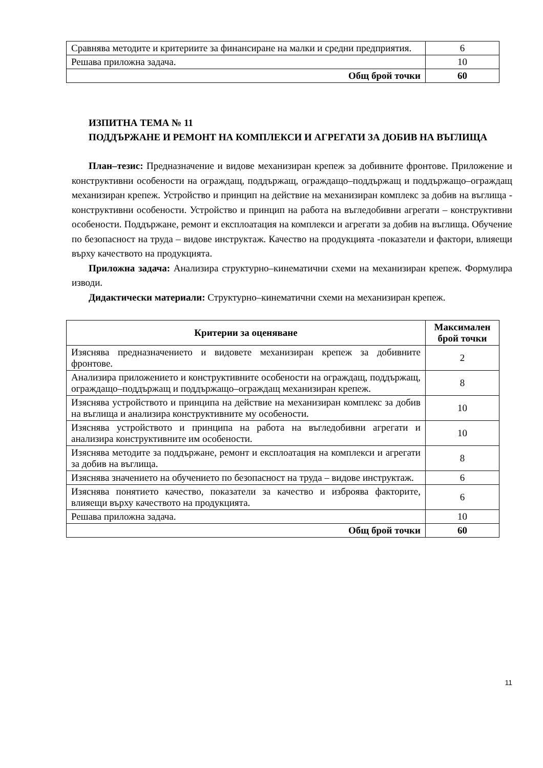| Сравнява методите и критериите за финансиране на малки и средни предприятия. | 6 |
| Решава приложна задача. | 10 |
| Общ брой точки | 60 |
ИЗПИТНА ТЕМА № 11
ПОДДЪРЖАНЕ И РЕМОНТ НА КОМПЛЕКСИ И АГРЕГАТИ ЗА ДОБИВ НА ВЪГЛИЩА
План–тезис: Предназначение и видове механизиран крепеж за добивните фронтове. Приложение и конструктивни особености на ограждащ, поддържащ, ограждащо–поддържащ и поддържащо–ограждащ механизиран крепеж. Устройство и принцип на действие на механизиран комплекс за добив на въглища - конструктивни особености. Устройство и принцип на работа на въгледобивни агрегати – конструктивни особености. Поддържане, ремонт и експлоатация на комплекси и агрегати за добив на въглища. Обучение по безопасност на труда – видове инструктаж. Качество на продукцията -показатели и фактори, влияещи върху качеството на продукцията.
Приложна задача: Анализира структурно–кинематични схеми на механизиран крепеж. Формулира изводи.
Дидактически материали: Структурно–кинематични схеми на механизиран крепеж.
| Критерии за оценяване | Максимален брой точки |
| --- | --- |
| Изяснява предназначението и видовете механизиран крепеж за добивните фронтове. | 2 |
| Анализира приложението и конструктивните особености на ограждащ, поддържащ, ограждащо–поддържащ и поддържащо–ограждащ механизиран крепеж. | 8 |
| Изяснява устройството и принципа на действие на механизиран комплекс за добив на въглища и анализира конструктивните му особености. | 10 |
| Изяснява устройството и принципа на работа на въгледобивни агрегати и анализира конструктивните им особености. | 10 |
| Изяснява методите за поддържане, ремонт и експлоатация на комплекси и агрегати за добив на въглища. | 8 |
| Изяснява значението на обучението по безопасност на труда – видове инструктаж. | 6 |
| Изяснява понятието качество, показатели за качество и изброява факторите, влияещи върху качеството на продукцията. | 6 |
| Решава приложна задача. | 10 |
| Общ брой точки | 60 |
11